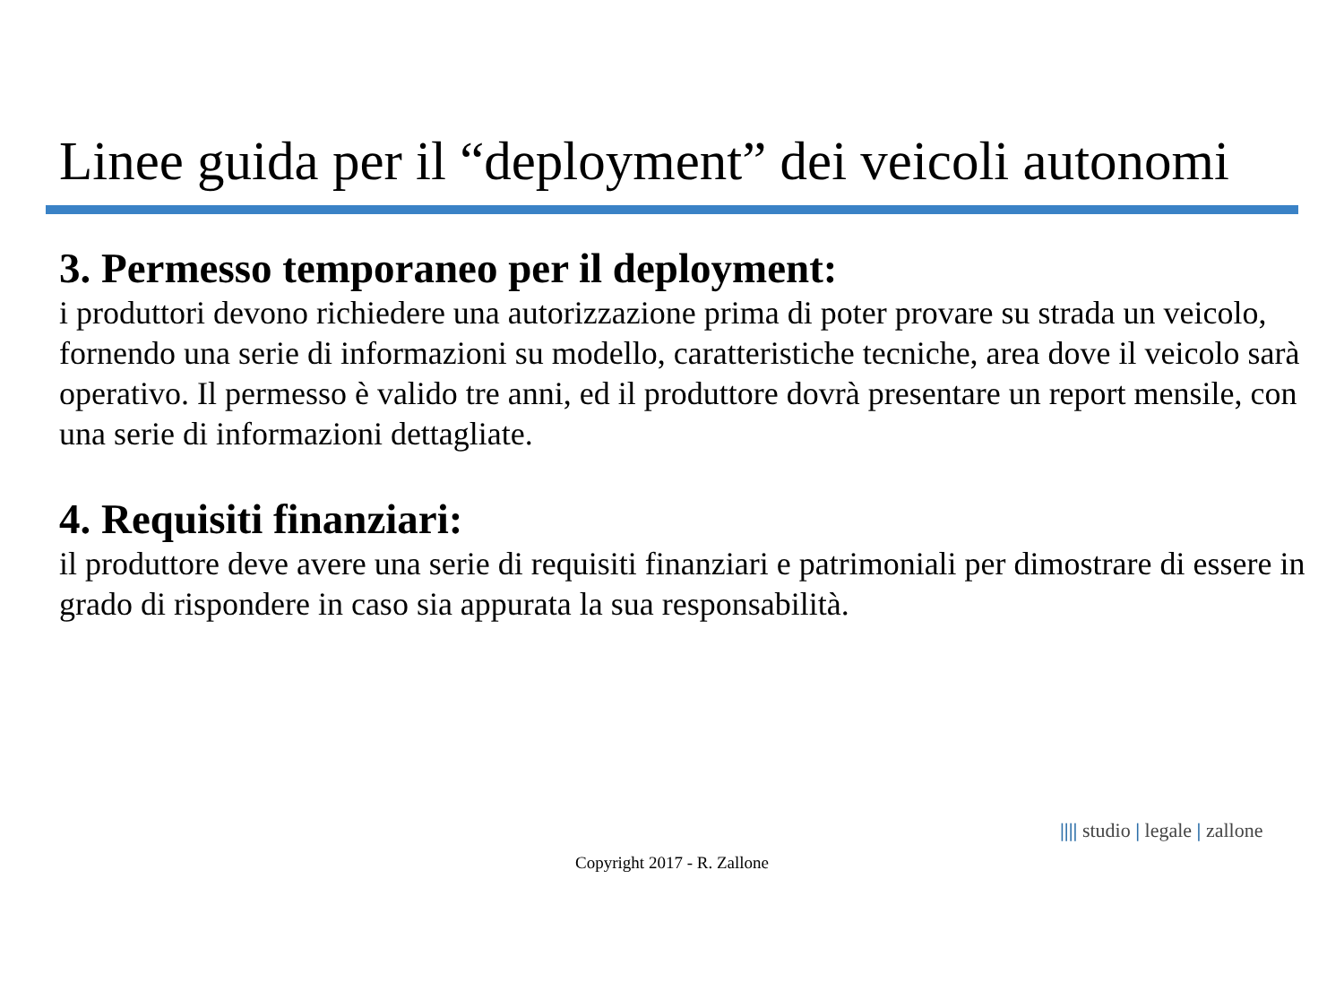Linee guida per il “deployment” dei veicoli autonomi
3. Permesso temporaneo per il deployment:
i produttori devono richiedere una autorizzazione prima di poter provare su strada un veicolo, fornendo una serie di informazioni su modello, caratteristiche tecniche, area dove il veicolo sarà operativo. Il permesso è valido tre anni, ed il produttore dovrà presentare un report mensile, con una serie di informazioni dettagliate.
4. Requisiti finanziari:
il produttore deve avere una serie di requisiti finanziari e patrimoniali per dimostrare di essere in grado di rispondere in caso sia appurata la sua responsabilità.
|||| studio | legale | zallone
Copyright 2017 - R. Zallone